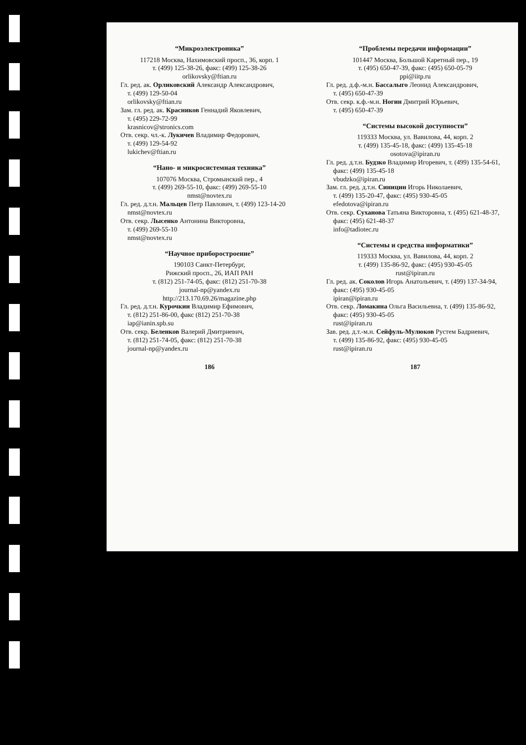“Микроэлектроника”
117218 Москва, Нахимовский просп., 36, корп. 1
т. (499) 125-38-26, факс: (499) 125-38-26
orlikovsky@ftian.ru
Гл. ред. ак. Орликовский Александр Александрович,
т. (499) 129-50-04
orlikovsky@ftian.ru
Зам. гл. ред. ак. Красников Геннадий Яковлевич,
т. (495) 229-72-99
krasnicov@stronics.com
Отв. секр. чл.-к. Лукичев Владимир Федорович,
т. (499) 129-54-92
lukichev@ftian.ru
“Нано- и микросистемная техника”
107076 Москва, Стромынский пер., 4
т. (499) 269-55-10, факс: (499) 269-55-10
nmst@novtex.ru
Гл. ред. д.т.н. Мальцев Петр Павлович, т. (499) 123-14-20
nmst@novtex.ru
Отв. секр. Лысенко Антонина Викторовна,
т. (499) 269-55-10
nmst@novtex.ru
“Научное приборостроение”
190103 Санкт-Петербург,
Рижский просп., 26, ИАП РАН
т. (812) 251-74-05, факс: (812) 251-70-38
journal-np@yandex.ru
http://213.170.69.26/magazine.php
Гл. ред. д.т.н. Курочкин Владимир Ефимович,
т. (812) 251-86-00, факс (812) 251-70-38
iap@ianin.spb.su
Отв. секр. Беленков Валерий Дмитриевич,
т. (812) 251-74-05, факс: (812) 251-70-38
journal-np@yandex.ru
186
“Проблемы передачи информации”
101447 Москва, Большой Каретный пер., 19
т. (495) 650-47-39, факс: (495) 650-05-79
ppi@iitp.ru
Гл. ред. д.ф.-м.н. Бассалыго Леонид Александрович,
т. (495) 650-47-39
Отв. секр. к.ф.-м.н. Ногин Дмитрий Юрьевич,
т. (495) 650-47-39
“Системы высокой доступности”
119333 Москва, ул. Вавилова, 44, корп. 2
т. (499) 135-45-18, факс: (499) 135-45-18
osotova@ipiran.ru
Гл. ред. д.т.н. Будзко Владимир Игоревич, т. (499) 135-54-61,
факс: (499) 135-45-18
vbudzko@ipiran.ru
Зам. гл. ред. д.т.н. Синицин Игорь Николаевич,
т. (499) 135-20-47, факс: (495) 930-45-05
efedotova@ipiran.ru
Отв. секр. Суханова Татьяна Викторовна, т. (495) 621-48-37,
факс: (495) 621-48-37
info@tadiotec.ru
“Системы и средства информатики”
119333 Москва, ул. Вавилова, 44, корп. 2
т. (499) 135-86-92, факс: (495) 930-45-05
rust@ipiran.ru
Гл. ред. ак. Соколов Игорь Анатольевич, т. (499) 137-34-94,
факс: (495) 930-45-05
ipiran@ipiran.ru
Отв. секр. Ломакина Ольга Васильевна, т. (499) 135-86-92,
факс: (495) 930-45-05
rust@ipiran.ru
Зав. ред. д.т.-м.н. Сейфуль-Мулюков Рустем Бадриевич,
т. (499) 135-86-92, факс: (495) 930-45-05
rust@ipiran.ru
187